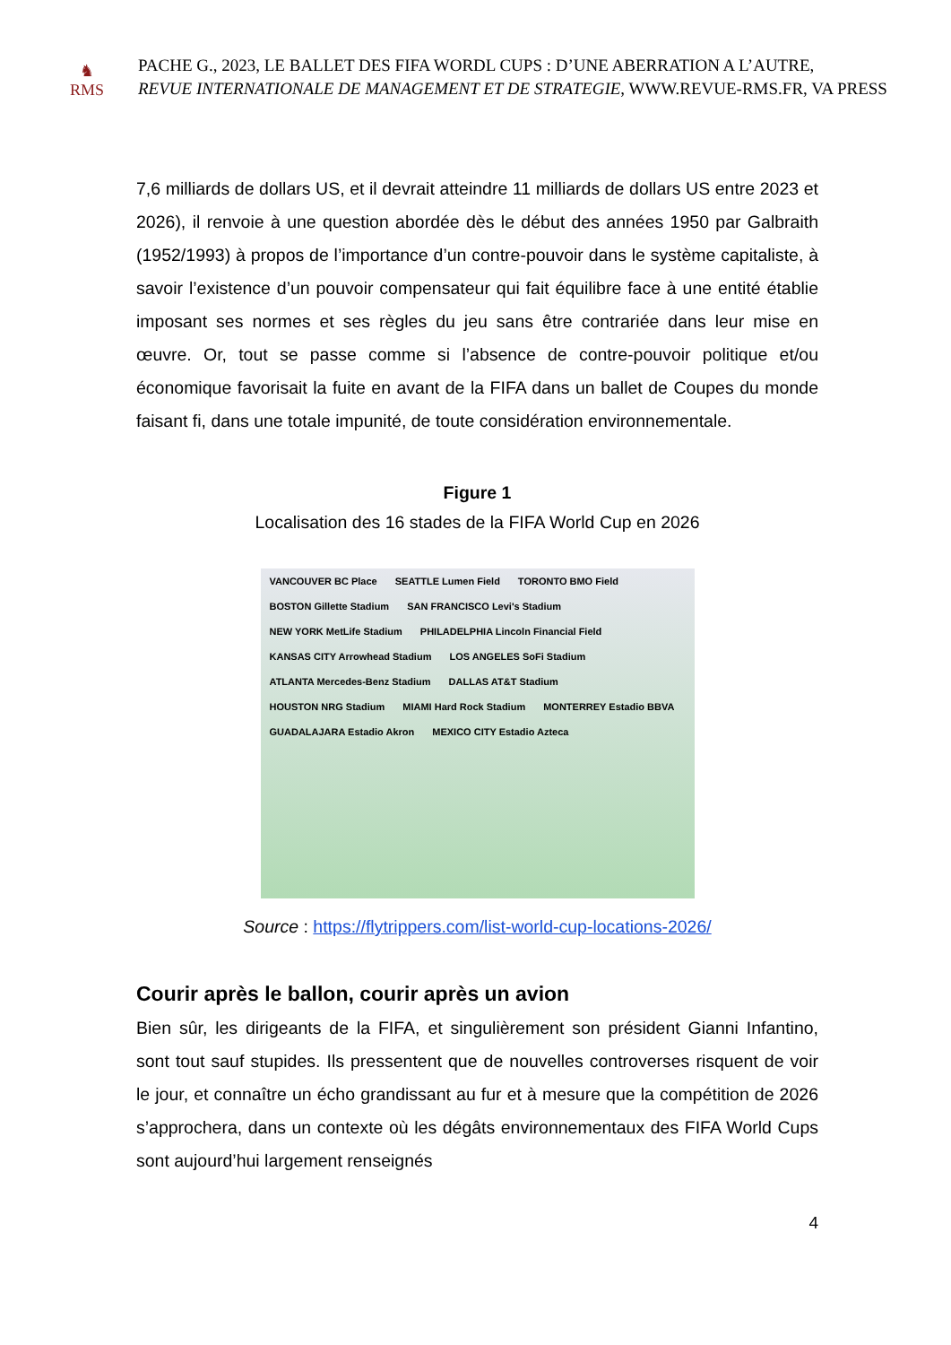♞
RMS
PACHE G., 2023, LE BALLET DES FIFA WORDL CUPS : D’UNE ABERRATION A L’AUTRE,
REVUE INTERNATIONALE DE MANAGEMENT ET DE STRATEGIE, WWW.REVUE-RMS.FR, VA PRESS
7,6 milliards de dollars US, et il devrait atteindre 11 milliards de dollars US entre 2023 et 2026), il renvoie à une question abordée dès le début des années 1950 par Galbraith (1952/1993) à propos de l’importance d’un contre-pouvoir dans le système capitaliste, à savoir l’existence d’un pouvoir compensateur qui fait équilibre face à une entité établie imposant ses normes et ses règles du jeu sans être contrariée dans leur mise en œuvre. Or, tout se passe comme si l’absence de contre-pouvoir politique et/ou économique favorisait la fuite en avant de la FIFA dans un ballet de Coupes du monde faisant fi, dans une totale impunité, de toute considération environnementale.
Figure 1
Localisation des 16 stades de la FIFA World Cup en 2026
VANCOUVER BC Place SEATTLE Lumen Field TORONTO BMO Field BOSTON Gillette Stadium SAN FRANCISCO Levi's Stadium NEW YORK MetLife Stadium PHILADELPHIA Lincoln Financial Field KANSAS CITY Arrowhead Stadium LOS ANGELES SoFi Stadium ATLANTA Mercedes-Benz Stadium DALLAS AT&T Stadium HOUSTON NRG Stadium MIAMI Hard Rock Stadium MONTERREY Estadio BBVA GUADALAJARA Estadio Akron MEXICO CITY Estadio Azteca
Source : https://flytrippers.com/list-world-cup-locations-2026/
Courir après le ballon, courir après un avion
Bien sûr, les dirigeants de la FIFA, et singulièrement son président Gianni Infantino, sont tout sauf stupides. Ils pressentent que de nouvelles controverses risquent de voir le jour, et connaître un écho grandissant au fur et à mesure que la compétition de 2026 s’approchera, dans un contexte où les dégâts environnementaux des FIFA World Cups sont aujourd’hui largement renseignés
4